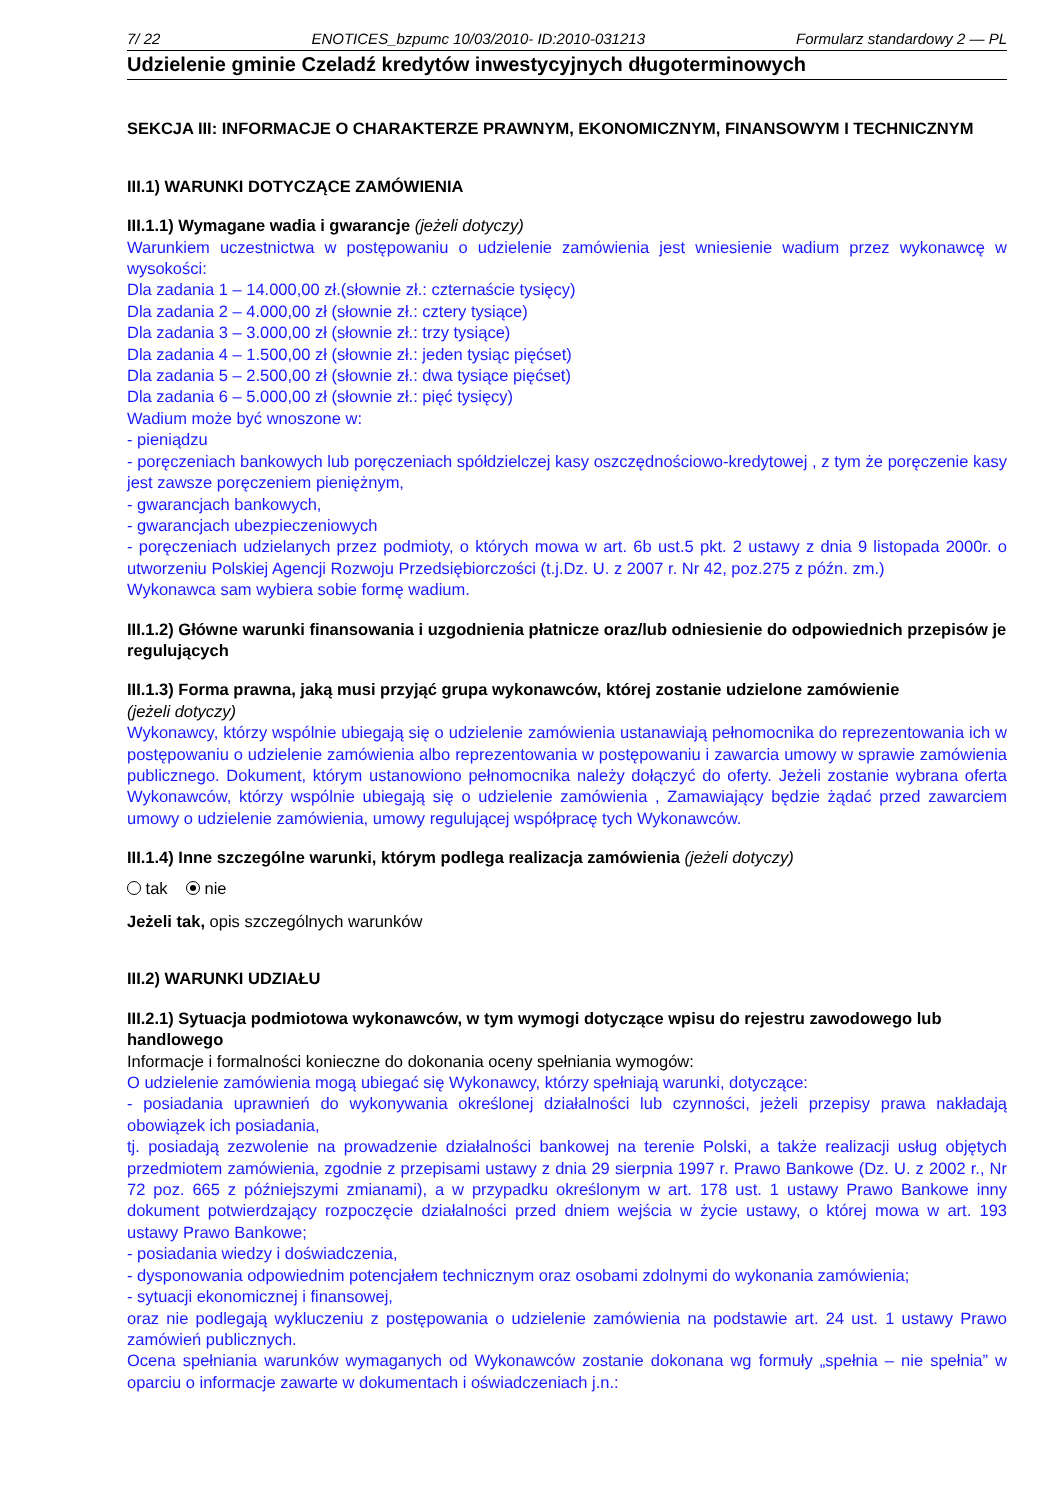7/ 22 ENOTICES_bzpumc 10/03/2010- ID:2010-031213 Formularz standardowy 2 — PL
Udzielenie gminie Czeladź kredytów inwestycyjnych długoterminowych
SEKCJA III: INFORMACJE O CHARAKTERZE PRAWNYM, EKONOMICZNYM, FINANSOWYM I TECHNICZNYM
III.1) WARUNKI DOTYCZĄCE ZAMÓWIENIA
III.1.1) Wymagane wadia i gwarancje (jeżeli dotyczy)
Warunkiem uczestnictwa w postępowaniu o udzielenie zamówienia jest wniesienie wadium przez wykonawcę w wysokości:
Dla zadania 1 – 14.000,00 zł.(słownie zł.: czternaście tysięcy)
Dla zadania 2 – 4.000,00 zł (słownie zł.: cztery tysiące)
Dla zadania 3 – 3.000,00 zł (słownie zł.: trzy tysiące)
Dla zadania 4 – 1.500,00 zł (słownie zł.: jeden tysiąc pięćset)
Dla zadania 5 – 2.500,00 zł (słownie zł.: dwa tysiące pięćset)
Dla zadania 6 – 5.000,00 zł (słownie zł.: pięć tysięcy)
Wadium może być wnoszone w:
- pieniądzu
- poręczeniach bankowych lub poręczeniach spółdzielczej kasy oszczędnościowo-kredytowej , z tym że poręczenie kasy jest zawsze poręczeniem pieniężnym,
- gwarancjach bankowych,
- gwarancjach ubezpieczeniowych
- poręczeniach udzielanych przez podmioty, o których mowa w art. 6b ust.5 pkt. 2 ustawy z dnia 9 listopada 2000r. o utworzeniu Polskiej Agencji Rozwoju Przedsiębiorczości (t.j.Dz. U. z 2007 r. Nr 42, poz.275 z późn. zm.)
Wykonawca sam wybiera sobie formę wadium.
III.1.2) Główne warunki finansowania i uzgodnienia płatnicze oraz/lub odniesienie do odpowiednich przepisów je regulujących
III.1.3) Forma prawna, jaką musi przyjąć grupa wykonawców, której zostanie udzielone zamówienie
(jeżeli dotyczy)
Wykonawcy, którzy wspólnie ubiegają się o udzielenie zamówienia ustanawiają pełnomocnika do reprezentowania ich w postępowaniu o udzielenie zamówienia albo reprezentowania w postępowaniu i zawarcia umowy w sprawie zamówienia publicznego. Dokument, którym ustanowiono pełnomocnika należy dołączyć do oferty. Jeżeli zostanie wybrana oferta Wykonawców, którzy wspólnie ubiegają się o udzielenie zamówienia , Zamawiający będzie żądać przed zawarciem umowy o udzielenie zamówienia, umowy regulującej współpracę tych Wykonawców.
III.1.4) Inne szczególne warunki, którym podlega realizacja zamówienia (jeżeli dotyczy)
tak nie
Jeżeli tak, opis szczególnych warunków
III.2) WARUNKI UDZIAŁU
III.2.1) Sytuacja podmiotowa wykonawców, w tym wymogi dotyczące wpisu do rejestru zawodowego lub handlowego
Informacje i formalności konieczne do dokonania oceny spełniania wymogów:
O udzielenie zamówienia mogą ubiegać się Wykonawcy, którzy spełniają warunki, dotyczące:
- posiadania uprawnień do wykonywania określonej działalności lub czynności, jeżeli przepisy prawa nakładają obowiązek ich posiadania,
tj. posiadają zezwolenie na prowadzenie działalności bankowej na terenie Polski, a także realizacji usług objętych przedmiotem zamówienia, zgodnie z przepisami ustawy z dnia 29 sierpnia 1997 r. Prawo Bankowe (Dz. U. z 2002 r., Nr 72 poz. 665 z późniejszymi zmianami), a w przypadku określonym w art. 178 ust. 1 ustawy Prawo Bankowe inny dokument potwierdzający rozpoczęcie działalności przed dniem wejścia w życie ustawy, o której mowa w art. 193 ustawy Prawo Bankowe;
- posiadania wiedzy i doświadczenia,
- dysponowania odpowiednim potencjałem technicznym oraz osobami zdolnymi do wykonania zamówienia;
- sytuacji ekonomicznej i finansowej,
oraz nie podlegają wykluczeniu z postępowania o udzielenie zamówienia na podstawie art. 24 ust. 1 ustawy Prawo zamówień publicznych.
Ocena spełniania warunków wymaganych od Wykonawców zostanie dokonana wg formuły „spełnia – nie spełnia” w oparciu o informacje zawarte w dokumentach i oświadczeniach j.n.: